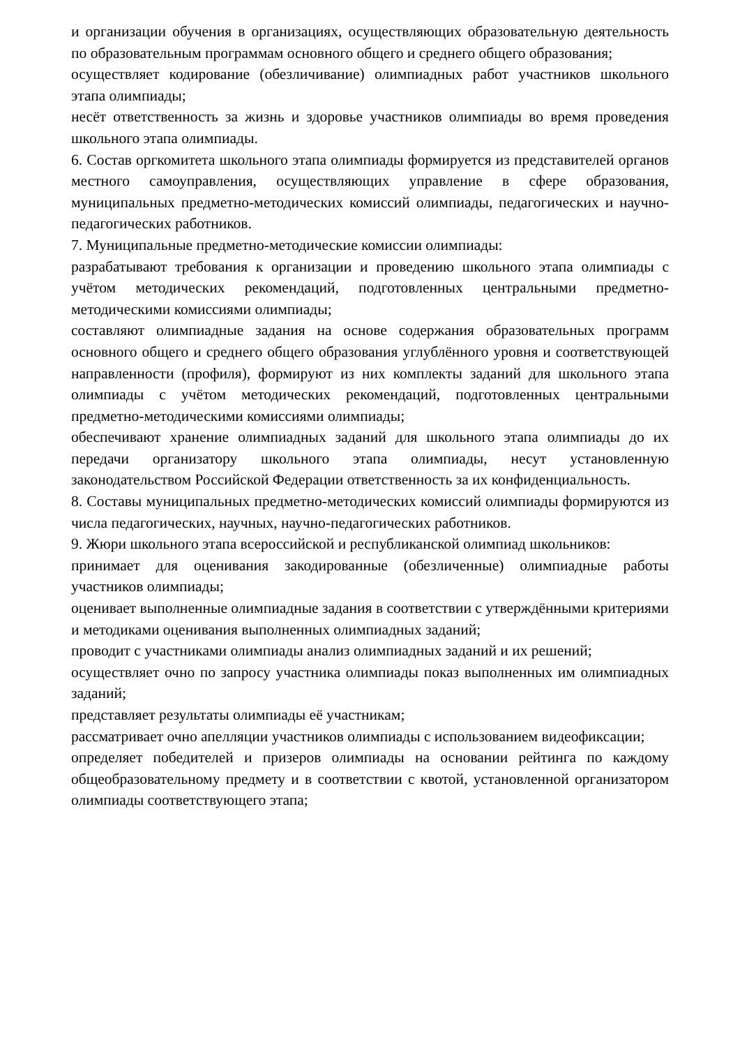и организации обучения в организациях, осуществляющих образовательную деятельность по образовательным программам основного общего и среднего общего образования;
осуществляет кодирование (обезличивание) олимпиадных работ участников школьного этапа олимпиады;
несёт ответственность за жизнь и здоровье участников олимпиады во время проведения школьного этапа олимпиады.
6. Состав оргкомитета школьного этапа олимпиады формируется из представителей органов местного самоуправления, осуществляющих управление в сфере образования, муниципальных предметно-методических комиссий олимпиады, педагогических и научно-педагогических работников.
7. Муниципальные предметно-методические комиссии олимпиады:
разрабатывают требования к организации и проведению школьного этапа олимпиады с учётом методических рекомендаций, подготовленных центральными предметно-методическими комиссиями олимпиады;
составляют олимпиадные задания на основе содержания образовательных программ основного общего и среднего общего образования углублённого уровня и соответствующей направленности (профиля), формируют из них комплекты заданий для школьного этапа олимпиады с учётом методических рекомендаций, подготовленных центральными предметно-методическими комиссиями олимпиады;
обеспечивают хранение олимпиадных заданий для школьного этапа олимпиады до их передачи организатору школьного этапа олимпиады, несут установленную законодательством Российской Федерации ответственность за их конфиденциальность.
8. Составы муниципальных предметно-методических комиссий олимпиады формируются из числа педагогических, научных, научно-педагогических работников.
9. Жюри школьного этапа всероссийской и республиканской олимпиад школьников:
принимает для оценивания закодированные (обезличенные) олимпиадные работы участников олимпиады;
оценивает выполненные олимпиадные задания в соответствии с утверждёнными критериями и методиками оценивания выполненных олимпиадных заданий;
проводит с участниками олимпиады анализ олимпиадных заданий и их решений;
осуществляет очно по запросу участника олимпиады показ выполненных им олимпиадных заданий;
представляет результаты олимпиады её участникам;
рассматривает очно апелляции участников олимпиады с использованием видеофиксации;
определяет победителей и призеров олимпиады на основании рейтинга по каждому общеобразовательному предмету и в соответствии с квотой, установленной организатором олимпиады соответствующего этапа;